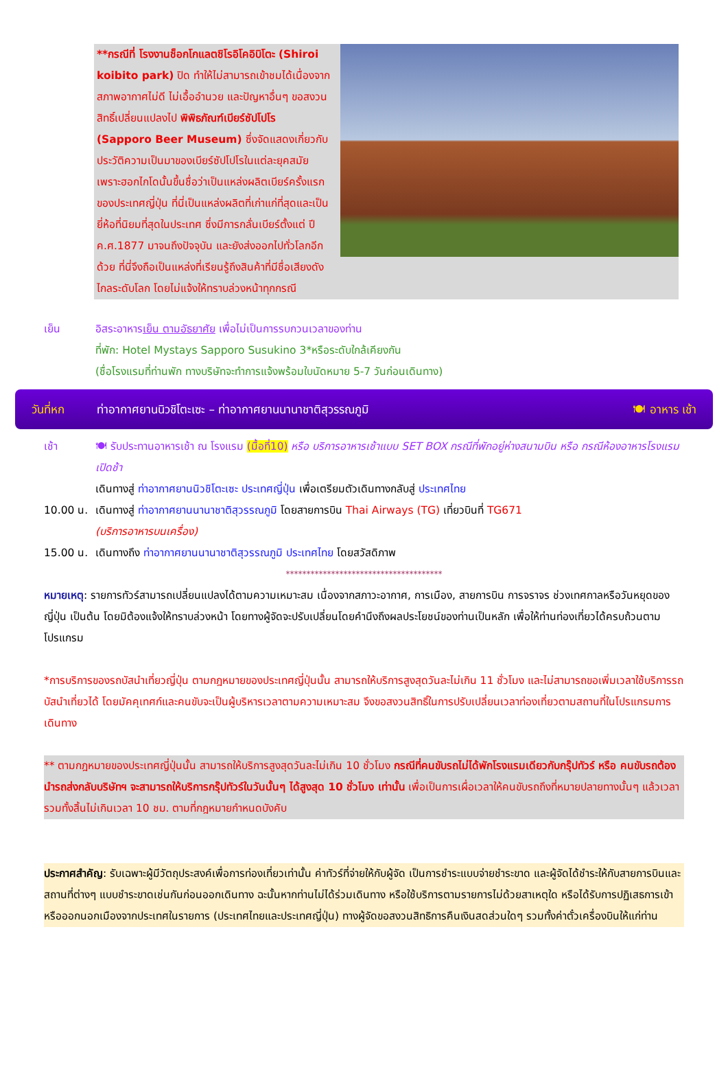**กรณีที่ โรงงานช็อกโกแลตชิโรอิโคอิบิโตะ (Shiroi koibito park) ปิด ทำให้ไม่สามารถเข้าชมได้เนื่องจากสภาพอากาศไม่ดี ไม่เอื้ออำนวย และปัญหาอื่นๆ ขอสงวนสิทธิ์เปลี่ยนแปลงไป พิพิธภัณฑ์เบียร์ซัปโปโร (Sapporo Beer Museum) ซึ่งจัดแสดงเกี่ยวกับประวัติความเป็นมาของเบียร์ซัปโปโรในแต่ละยุคสมัย เพราะฮอกไกโดนั้นขึ้นชื่อว่าเป็นแหล่งผลิตเบียร์ครั้งแรกของประเทศญี่ปุ่น ที่นี่เป็นแหล่งผลิตที่เก่าแก่ที่สุดและเป็นยี่ห้อที่นิยมที่สุดในประเทศ ซึ่งมีการกลั่นเบียร์ตั้งแต่ ปี ค.ศ.1877 มาจนถึงปัจจุบัน และยังส่งออกไปทั่วโลกอีกด้วย ที่นี่จึงถือเป็นแหล่งที่เรียนรู้ถึงสินค้าที่มีชื่อเสียงดังไกลระดับโลก โดยไม่แจ้งให้ทราบล่วงหน้าทุกกรณี
เย็น อิสระอาหารเย็น ตามอัธยาศัย เพื่อไม่เป็นการรบกวนเวลาของท่าน
ที่พัก: Hotel Mystays Sapporo Susukino 3*หรือระดับใกล้เคียงกัน
(ชื่อโรงแรมที่ท่านพัก ทางบริษัทจะทำการแจ้งพร้อมใบนัดหมาย 5-7 วันก่อนเดินทาง)
วันที่หก ท่าอากาศยานนิวชิโตะเซะ – ท่าอากาศยานนานาชาติสุวรรณภูมิ 🍽 อาหาร เช้า
เช้า 🍽 รับประทานอาหารเช้า ณ โรงแรม (มื้อที่10) หรือ บริการอาหารเช้าแบบ SET BOX กรณีที่พักอยู่ห่างสนามบิน หรือ กรณีห้องอาหารโรงแรมเปิดช้า
เดินทางสู่ ท่าอากาศยานนิวชิโตะเซะ ประเทศญี่ปุ่น เพื่อเตรียมตัวเดินทางกลับสู่ ประเทศไทย
10.00 น. เดินทางสู่ ท่าอากาศยานนานาชาติสุวรรณภูมิ โดยสายการบิน Thai Airways (TG) เที่ยวบินที่ TG671
(บริการอาหารบนเครื่อง)
15.00 น. เดินทางถึง ท่าอากาศยานนานาชาติสุวรรณภูมิ ประเทศไทย โดยสวัสดิภาพ
**************************************
หมายเหตุ: รายการทัวร์สามารถเปลี่ยนแปลงได้ตามความเหมาะสม เนื่องจากสภาวะอากาศ, การเมือง, สายการบิน การจราจร ช่วงเทศกาลหรือวันหยุดของญี่ปุ่น เป็นต้น โดยมิต้องแจ้งให้ทราบล่วงหน้า โดยทางผู้จัดจะปรับเปลี่ยนโดยคำนึงถึงผลประโยชน์ของท่านเป็นหลัก เพื่อให้ท่านท่องเที่ยวได้ครบถ้วนตามโปรแกรม
*การบริการของรถบัสนำเที่ยวญี่ปุ่น ตามกฎหมายของประเทศญี่ปุ่นนั้น สามารถให้บริการสูงสุดวันละไม่เกิน 11 ชั่วโมง และไม่สามารถขอเพิ่มเวลาใช้บริการรถบัสนำเที่ยวได้ โดยมัคคุเทศก์และคนขับจะเป็นผู้บริหารเวลาตามความเหมาะสม จึงขอสงวนสิทธิ์ในการปรับเปลี่ยนเวลาท่องเที่ยวตามสถานที่ในโปรแกรมการเดินทาง
** ตามกฎหมายของประเทศญี่ปุ่นนั้น สามารถให้บริการสูงสุดวันละไม่เกิน 10 ชั่วโมง กรณีที่คนขับรถไม่ได้พักโรงแรมเดียวกับกรุ๊ปทัวร์ หรือ คนขับรถต้องนำรถส่งกลับบริษัทฯ จะสามารถให้บริการกรุ๊ปทัวร์ในวันนั้นๆ ได้สูงสุด 10 ชั่วโมง เท่านั้น เพื่อเป็นการเผื่อเวลาให้คนขับรถถึงที่หมายปลายทางนั้นๆ แล้วเวลารวมทั้งสิ้นไม่เกินเวลา 10 ชม. ตามที่กฎหมายกำหนดบังคับ
ประกาศสำคัญ: รับเฉพาะผู้มีวัตถุประสงค์เพื่อการท่องเที่ยวเท่านั้น ค่าทัวร์ที่จ่ายให้กับผู้จัด เป็นการชำระแบบจ่ายชำระขาด และผู้จัดได้ชำระให้กับสายการบินและสถานที่ต่างๆ แบบชำระขาดเช่นกันก่อนออกเดินทาง ฉะนั้นหากท่านไม่ได้ร่วมเดินทาง หรือใช้บริการตามรายการไม่ด้วยสาเหตุใด หรือได้รับการปฏิเสธการเข้าหรือออกนอกเมืองจากประเทศในรายการ (ประเทศไทยและประเทศญี่ปุ่น) ทางผู้จัดขอสงวนสิทธิการคืนเงินสดส่วนใดๆ รวมทั้งค่าตั๋วเครื่องบินให้แก่ท่าน